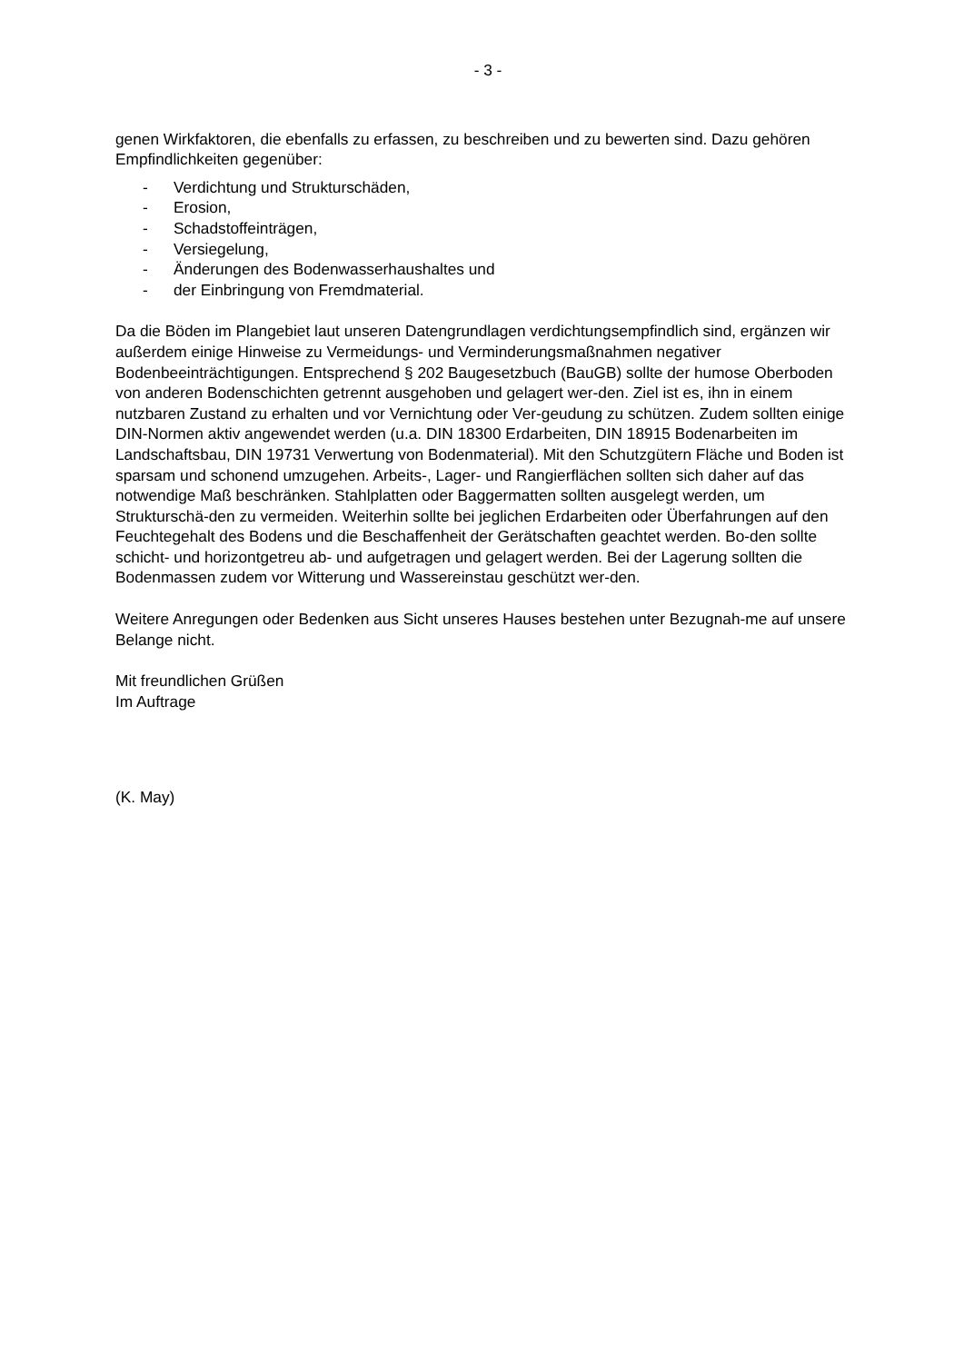- 3 -
genen Wirkfaktoren, die ebenfalls zu erfassen, zu beschreiben und zu bewerten sind. Dazu gehören Empfindlichkeiten gegenüber:
- Verdichtung und Strukturschäden,
- Erosion,
- Schadstoffeinträgen,
- Versiegelung,
- Änderungen des Bodenwasserhaushaltes und
- der Einbringung von Fremdmaterial.
Da die Böden im Plangebiet laut unseren Datengrundlagen verdichtungsempfindlich sind, ergänzen wir außerdem einige Hinweise zu Vermeidungs- und Verminderungsmaßnahmen negativer Bodenbeeinträchtigungen. Entsprechend § 202 Baugesetzbuch (BauGB) sollte der humose Oberboden von anderen Bodenschichten getrennt ausgehoben und gelagert wer-den. Ziel ist es, ihn in einem nutzbaren Zustand zu erhalten und vor Vernichtung oder Ver-geudung zu schützen. Zudem sollten einige DIN-Normen aktiv angewendet werden (u.a. DIN 18300 Erdarbeiten, DIN 18915 Bodenarbeiten im Landschaftsbau, DIN 19731 Verwertung von Bodenmaterial). Mit den Schutzgütern Fläche und Boden ist sparsam und schonend umzugehen. Arbeits-, Lager- und Rangierflächen sollten sich daher auf das notwendige Maß beschränken. Stahlplatten oder Baggermatten sollten ausgelegt werden, um Strukturschä-den zu vermeiden. Weiterhin sollte bei jeglichen Erdarbeiten oder Überfahrungen auf den Feuchtegehalt des Bodens und die Beschaffenheit der Gerätschaften geachtet werden. Bo-den sollte schicht- und horizontgetreu ab- und aufgetragen und gelagert werden. Bei der Lagerung sollten die Bodenmassen zudem vor Witterung und Wassereinstau geschützt wer-den.
Weitere Anregungen oder Bedenken aus Sicht unseres Hauses bestehen unter Bezugnah-me auf unsere Belange nicht.
Mit freundlichen Grüßen
Im Auftrage
(K. May)